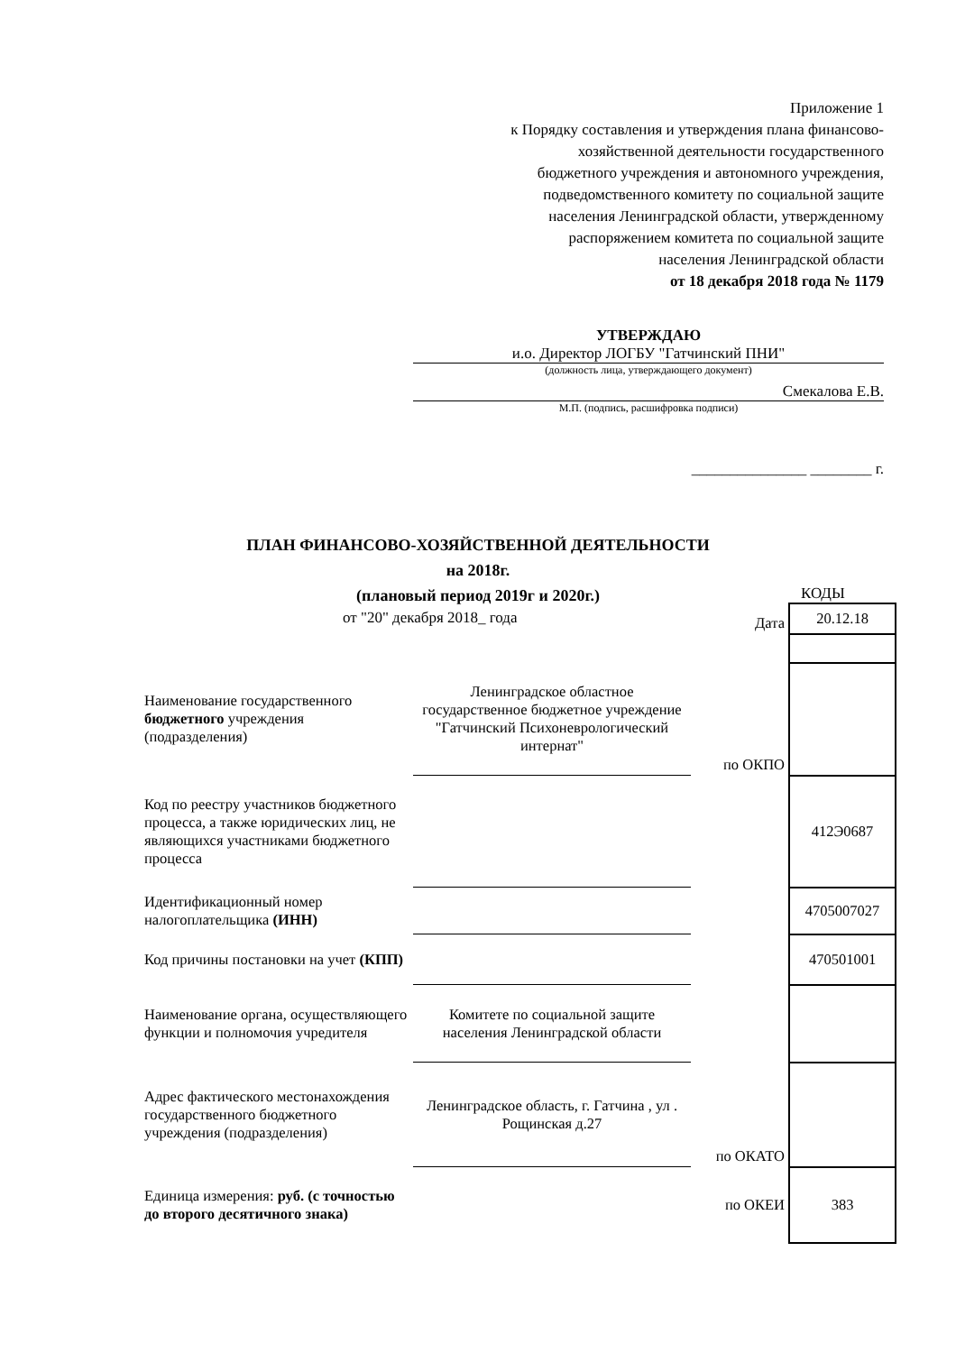Приложение 1
к Порядку составления и утверждения плана финансово-
хозяйственной деятельности государственного
бюджетного учреждения и автономного учреждения,
подведомственного комитету по социальной защите
населения Ленинградской области, утвержденному
распоряжением комитета по социальной защите
населения Ленинградской области
от 18 декабря 2018 года № 1179
УТВЕРЖДАЮ
и.о. Директор ЛОГБУ "Гатчинский ПНИ"
(должность лица, утверждающего документ)
Смекалова Е.В.
М.П. (подпись, расшифровка подписи)
_______________ ________ г.
ПЛАН ФИНАНСОВО-ХОЗЯЙСТВЕННОЙ ДЕЯТЕЛЬНОСТИ
на 2018г.
(плановый период 2019г и 2020г.)
от "20" декабря 2018_ года
КОДЫ
| | | Дата | 20.12.18 |
| Наименование государственного бюджетного учреждения (подразделения) | Ленинградское областное государственное бюджетное учреждение "Гатчинский Психоневрологический интернат" | по ОКПО | |
| Код по реестру участников бюджетного процесса, а также юридических лиц, не являющихся участниками бюджетного процесса | | | 412Э0687 |
| Идентификационный номер налогоплательщика (ИНН) | | | 4705007027 |
| Код причины постановки на учет (КПП) | | | 470501001 |
| Наименование органа, осуществляющего функции и полномочия учредителя | Комитете по социальной защите населения Ленинградской области | | |
| Адрес фактического местонахождения государственного бюджетного учреждения (подразделения) | Ленинградское область, г. Гатчина , ул . Рощинская д.27 | по ОКАТО | |
| Единица измерения: руб. (с точностью до второго десятичного знака) | | по ОКЕИ | 383 |